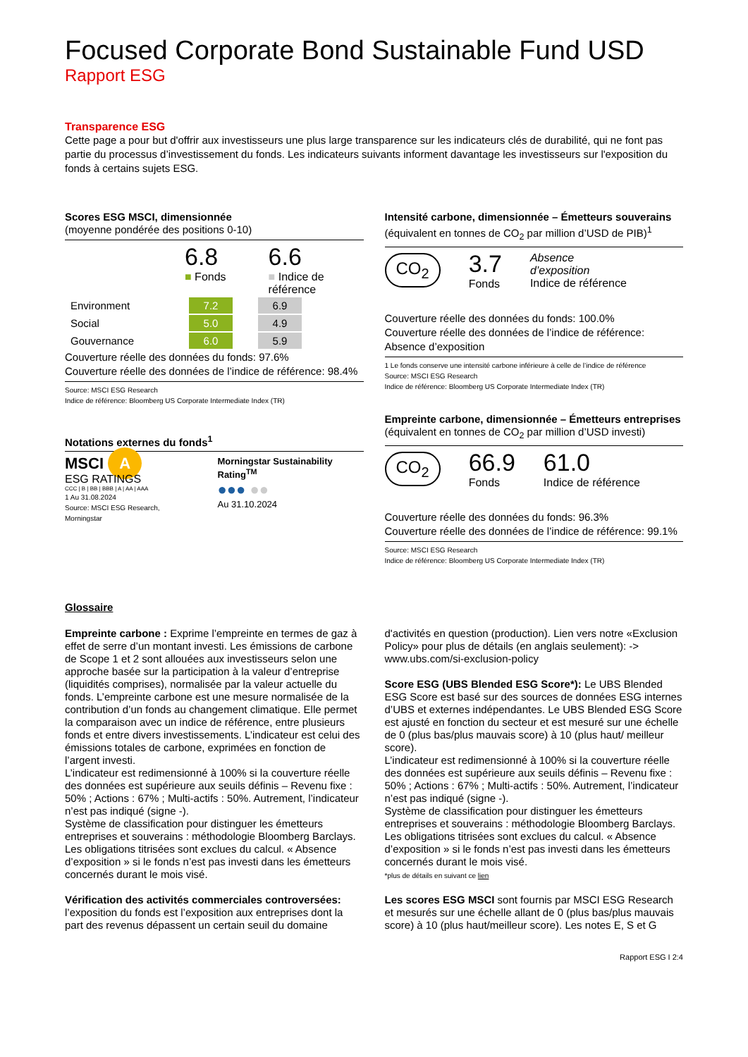Focused Corporate Bond Sustainable Fund USD
Rapport ESG
Transparence ESG
Cette page a pour but d'offrir aux investisseurs une plus large transparence sur les indicateurs clés de durabilité, qui ne font pas partie du processus d’investissement du fonds. Les indicateurs suivants informent davantage les investisseurs sur l'exposition du fonds à certains sujets ESG.
Scores ESG MSCI, dimensionnée
(moyenne pondérée des positions 0-10)
6.8
■ Fonds
6.6
■ Indice de
référence
| Environment | 7.2 | | 6.9 |
| Social | 5.0 | | 4.9 |
| Gouvernance | 6.0 | | 5.9 |
Couverture réelle des données du fonds: 97.6%
Couverture réelle des données de l’indice de référence: 98.4%
Source: MSCI ESG Research
Indice de référence: Bloomberg US Corporate Intermediate Index (TR)
Notations externes du fonds<sup>1</sup>
MSCI A
ESG RATINGS
CCC | B | BB | BBB | A | AA | AAA
1 Au 31.08.2024
Source: MSCI ESG Research, Morningstar
Morningstar Sustainability Rating<sup>TM</sup>
●●● ●●
Au 31.10.2024
Intensité carbone, dimensionnée – Émetteurs souverains
(équivalent en tonnes de CO<sub>2</sub> par million d’USD de PIB)<sup>1</sup>
CO<sub>2</sub>
3.7
Fonds
Absence
d’exposition
Indice de référence
Couverture réelle des données du fonds: 100.0%
Couverture réelle des données de l’indice de référence: Absence d’exposition
1 Le fonds conserve une intensité carbone inférieure à celle de l’indice de référence
Source: MSCI ESG Research
Indice de référence: Bloomberg US Corporate Intermediate Index (TR)
Empreinte carbone, dimensionnée – Émetteurs entreprises
(équivalent en tonnes de CO<sub>2</sub> par million d’USD investi)
CO<sub>2</sub>
66.9
Fonds
61.0
Indice de référence
Couverture réelle des données du fonds: 96.3%
Couverture réelle des données de l’indice de référence: 99.1%
Source: MSCI ESG Research
Indice de référence: Bloomberg US Corporate Intermediate Index (TR)
Glossaire
Empreinte carbone : Exprime l’empreinte en termes de gaz à effet de serre d’un montant investi. Les émissions de carbone de Scope 1 et 2 sont allouées aux investisseurs selon une approche basée sur la participation à la valeur d’entreprise (liquidités comprises), normalisée par la valeur actuelle du fonds. L’empreinte carbone est une mesure normalisée de la contribution d’un fonds au changement climatique. Elle permet la comparaison avec un indice de référence, entre plusieurs fonds et entre divers investissements. L’indicateur est celui des émissions totales de carbone, exprimées en fonction de l’argent investi.
L’indicateur est redimensionné à 100% si la couverture réelle des données est supérieure aux seuils définis – Revenu fixe : 50% ; Actions : 67% ; Multi-actifs : 50%. Autrement, l’indicateur n’est pas indiqué (signe -).
Système de classification pour distinguer les émetteurs entreprises et souverains : méthodologie Bloomberg Barclays. Les obligations titrisées sont exclues du calcul. « Absence d’exposition » si le fonds n’est pas investi dans les émetteurs concernés durant le mois visé.
Vérification des activités commerciales controversées: l’exposition du fonds est l’exposition aux entreprises dont la part des revenus dépassent un certain seuil du domaine
d'activités en question (production). Lien vers notre «Exclusion Policy» pour plus de détails (en anglais seulement): -> www.ubs.com/si-exclusion-policy
Score ESG (UBS Blended ESG Score*): Le UBS Blended ESG Score est basé sur des sources de données ESG internes d’UBS et externes indépendantes. Le UBS Blended ESG Score est ajusté en fonction du secteur et est mesuré sur une échelle de 0 (plus bas/plus mauvais score) à 10 (plus haut/ meilleur score).
L’indicateur est redimensionné à 100% si la couverture réelle des données est supérieure aux seuils définis – Revenu fixe : 50% ; Actions : 67% ; Multi-actifs : 50%. Autrement, l’indicateur n’est pas indiqué (signe -).
Système de classification pour distinguer les émetteurs entreprises et souverains : méthodologie Bloomberg Barclays. Les obligations titrisées sont exclues du calcul. « Absence d’exposition » si le fonds n’est pas investi dans les émetteurs concernés durant le mois visé.
*plus de détails en suivant ce lien
Les scores ESG MSCI sont fournis par MSCI ESG Research et mesurés sur une échelle allant de 0 (plus bas/plus mauvais score) à 10 (plus haut/meilleur score). Les notes E, S et G
Rapport ESG I 2:4